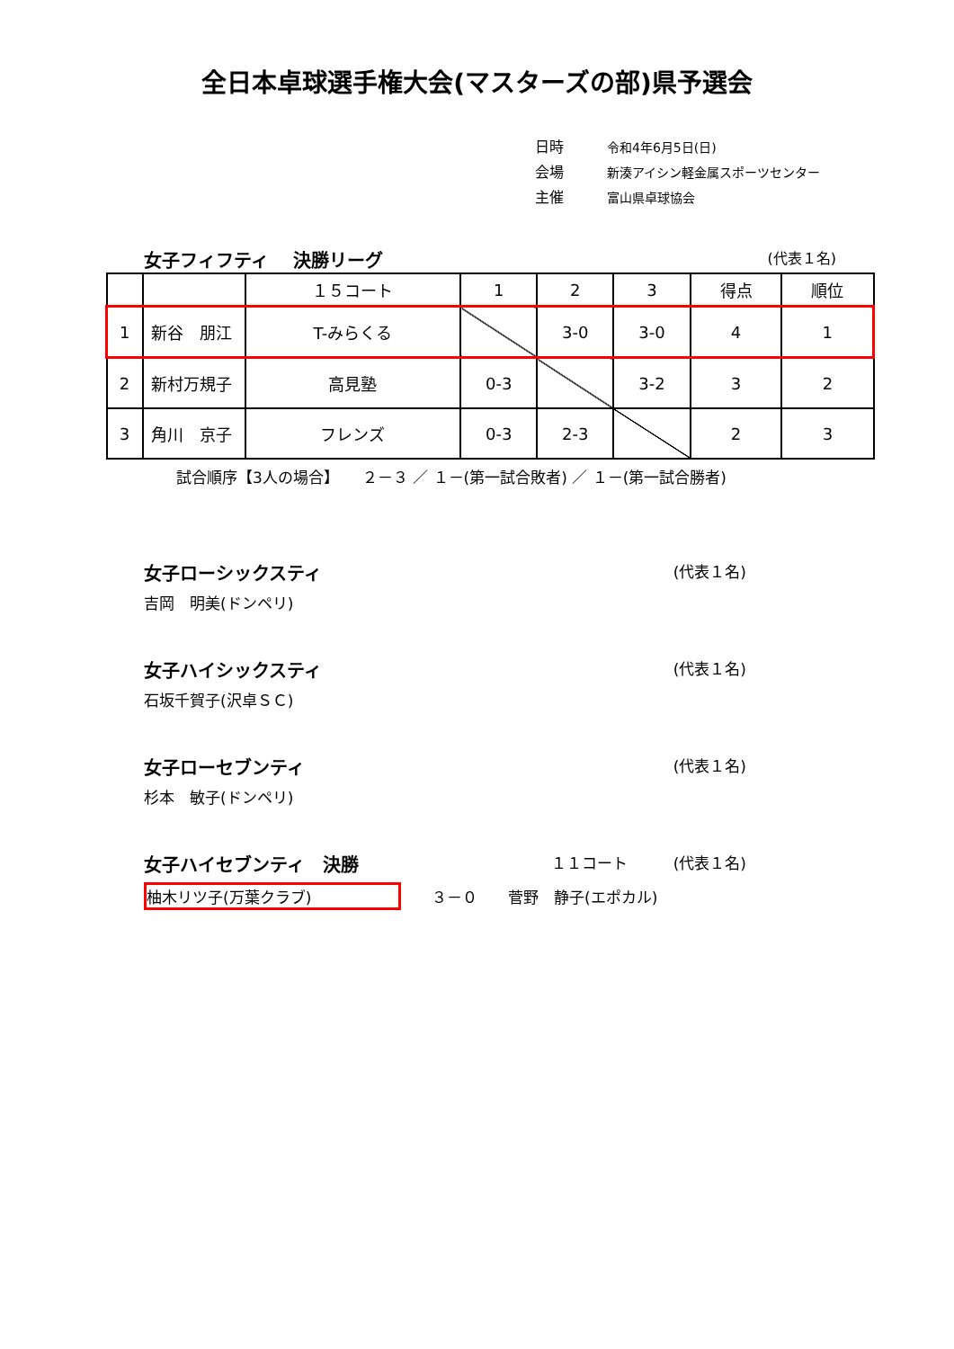全日本卓球選手権大会(マスターズの部)県予選会
日時 令和4年6月5日(日)
会場 新湊アイシン軽金属スポーツセンター
主催 富山県卓球協会
女子フィフティ　 決勝リーグ
(代表１名)
| | | １５コート | 1 | 2 | 3 | 得点 | 順位 |
| 1 | 新谷 朋江 | T-みらくる | | 3-0 | 3-0 | 4 | 1 |
| 2 | 新村万規子 | 高見塾 | 0-3 | | 3-2 | 3 | 2 |
| 3 | 角川 京子 | フレンズ | 0-3 | 2-3 | | 2 | 3 |
試合順序【3人の場合】　　２－３ ／ １－(第一試合敗者) ／ １－(第一試合勝者)
女子ローシックスティ (代表１名)
吉岡　明美(ドンペリ)
女子ハイシックスティ (代表１名)
石坂千賀子(沢卓ＳＣ)
女子ローセブンティ (代表１名)
杉本　敏子(ドンペリ)
女子ハイセブンティ　決勝 １１コート　　　(代表１名)
柚木リツ子(万葉クラブ)　　３－０　　菅野　静子(エポカル)